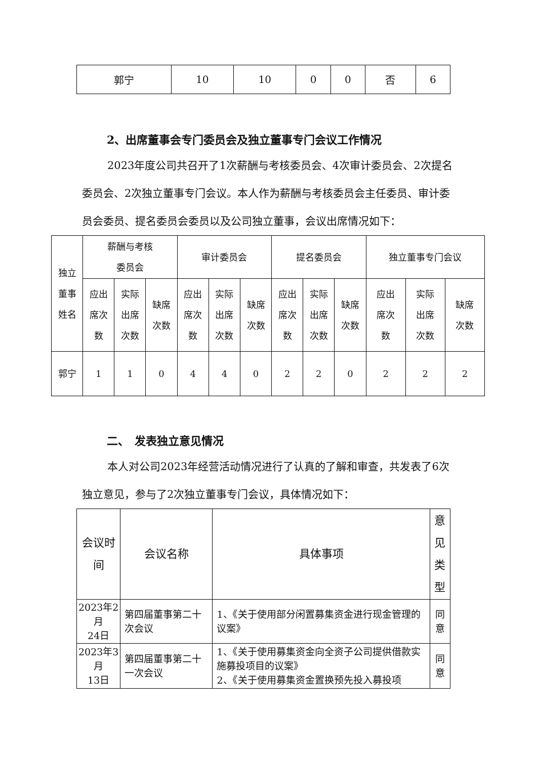| 郭宁 | 10 | 10 | 0 | 0 | 否 | 6 |
2、出席董事会专门委员会及独立董事专门会议工作情况
2023年度公司共召开了1次薪酬与考核委员会、4次审计委员会、2次提名委员会、2次独立董事专门会议。本人作为薪酬与考核委员会主任委员、审计委员会委员、提名委员会委员以及公司独立董事，会议出席情况如下：
| 独立 董事 姓名 | 薪酬与考核 委员会 | | | 审计委员会 | | | 提名委员会 | | | 独立董事专门会议 | | |
| | 应出 席次 数 | 实际 出席 次数 | 缺席 次数 | 应出 席次 数 | 实际 出席 次数 | 缺席 次数 | 应出 席次 数 | 实际 出席 次数 | 缺席 次数 | 应出 席次 数 | 实际 出席 次数 | 缺席 次数 |
| 郭宁 | 1 | 1 | 0 | 4 | 4 | 0 | 2 | 2 | 0 | 2 | 2 | 2 |
二、　发表独立意见情况
本人对公司2023年经营活动情况进行了认真的了解和审查，共发表了6次独立意见，参与了2次独立董事专门会议，具体情况如下：
| 会议时间 | 会议名称 | 具体事项 | 意见 类型 |
| 2023年2月 24日 | 第四届董事第二十次会议 | 1、《关于使用部分闲置募集资金进行现金管理的议案》 | 同意 |
| 2023年3月 13日 | 第四届董事第二十一次会议 | 1、《关于使用募集资金向全资子公司提供借款实施募投项目的议案》 2、《关于使用募集资金置换预先投入募投项 | 同意 |